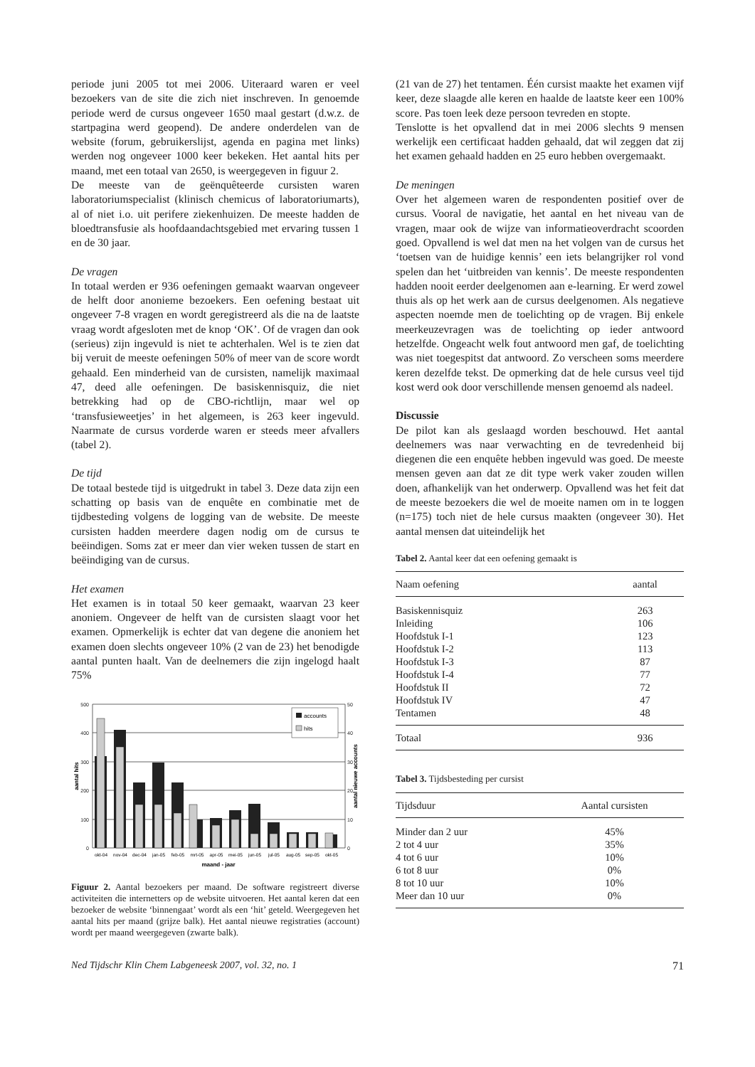periode juni 2005 tot mei 2006. Uiteraard waren er veel bezoekers van de site die zich niet inschreven. In genoemde periode werd de cursus ongeveer 1650 maal gestart (d.w.z. de startpagina werd geopend). De andere onderdelen van de website (forum, gebruikerslijst, agenda en pagina met links) werden nog ongeveer 1000 keer bekeken. Het aantal hits per maand, met een totaal van 2650, is weergegeven in figuur 2.
De meeste van de geënquêteerde cursisten waren laboratoriumspecialist (klinisch chemicus of laboratoriumarts), al of niet i.o. uit perifere ziekenhuizen. De meeste hadden de bloedtransfusie als hoofdaandachtsgebied met ervaring tussen 1 en de 30 jaar.
De vragen
In totaal werden er 936 oefeningen gemaakt waarvan ongeveer de helft door anonieme bezoekers. Een oefening bestaat uit ongeveer 7-8 vragen en wordt geregistreerd als die na de laatste vraag wordt afgesloten met de knop ‘OK’. Of de vragen dan ook (serieus) zijn ingevuld is niet te achterhalen. Wel is te zien dat bij veruit de meeste oefeningen 50% of meer van de score wordt gehaald. Een minderheid van de cursisten, namelijk maximaal 47, deed alle oefeningen. De basiskennisquiz, die niet betrekking had op de CBO-richtlijn, maar wel op ‘transfusieweetjes’ in het algemeen, is 263 keer ingevuld. Naarmate de cursus vorderde waren er steeds meer afvallers (tabel 2).
De tijd
De totaal bestede tijd is uitgedrukt in tabel 3. Deze data zijn een schatting op basis van de enquête en combinatie met de tijdbesteding volgens de logging van de website. De meeste cursisten hadden meerdere dagen nodig om de cursus te beëindigen. Soms zat er meer dan vier weken tussen de start en beëindiging van de cursus.
Het examen
Het examen is in totaal 50 keer gemaakt, waarvan 23 keer anoniem. Ongeveer de helft van de cursisten slaagt voor het examen. Opmerkelijk is echter dat van degene die anoniem het examen doen slechts ongeveer 10% (2 van de 23) het benodigde aantal punten haalt. Van de deelnemers die zijn ingelogd haalt 75%
500
400
300
200
100
0
50
40
30
20
10
0
accounts
hits
okt-04
nov-04
dec-04
jan-05
feb-05
mrt-05
apr-05
mei-05
jun-05
jul-05
aug-05
sep-05
okt-05
maand - jaar
aantal hits
aantal nieuwe accounts
Figuur 2. Aantal bezoekers per maand. De software registreert diverse activiteiten die internetters op de website uitvoeren. Het aantal keren dat een bezoeker de website ‘binnengaat’ wordt als een ‘hit’ geteld. Weergegeven het aantal hits per maand (grijze balk). Het aantal nieuwe registraties (account) wordt per maand weergegeven (zwarte balk).
(21 van de 27) het tentamen. Één cursist maakte het examen vijf keer, deze slaagde alle keren en haalde de laatste keer een 100% score. Pas toen leek deze persoon tevreden en stopte.
Tenslotte is het opvallend dat in mei 2006 slechts 9 mensen werkelijk een certificaat hadden gehaald, dat wil zeggen dat zij het examen gehaald hadden en 25 euro hebben overgemaakt.
De meningen
Over het algemeen waren de respondenten positief over de cursus. Vooral de navigatie, het aantal en het niveau van de vragen, maar ook de wijze van informatieoverdracht scoorden goed. Opvallend is wel dat men na het volgen van de cursus het ‘toetsen van de huidige kennis’ een iets belangrijker rol vond spelen dan het ‘uitbreiden van kennis’. De meeste respondenten hadden nooit eerder deelgenomen aan e-learning. Er werd zowel thuis als op het werk aan de cursus deelgenomen. Als negatieve aspecten noemde men de toelichting op de vragen. Bij enkele meerkeuzevragen was de toelichting op ieder antwoord hetzelfde. Ongeacht welk fout antwoord men gaf, de toelichting was niet toegespitst dat antwoord. Zo verscheen soms meerdere keren dezelfde tekst. De opmerking dat de hele cursus veel tijd kost werd ook door verschillende mensen genoemd als nadeel.
Discussie
De pilot kan als geslaagd worden beschouwd. Het aantal deelnemers was naar verwachting en de tevredenheid bij diegenen die een enquête hebben ingevuld was goed. De meeste mensen geven aan dat ze dit type werk vaker zouden willen doen, afhankelijk van het onderwerp. Opvallend was het feit dat de meeste bezoekers die wel de moeite namen om in te loggen (n=175) toch niet de hele cursus maakten (ongeveer 30). Het aantal mensen dat uiteindelijk het
Tabel 2. Aantal keer dat een oefening gemaakt is
| Naam oefening | aantal |
| --- | --- |
| Basiskennisquiz | 263 |
| Inleiding | 106 |
| Hoofdstuk I-1 | 123 |
| Hoofdstuk I-2 | 113 |
| Hoofdstuk I-3 | 87 |
| Hoofdstuk I-4 | 77 |
| Hoofdstuk II | 72 |
| Hoofdstuk IV | 47 |
| Tentamen | 48 |
| Totaal | 936 |
Tabel 3. Tijdsbesteding per cursist
| Tijdsduur | Aantal cursisten |
| --- | --- |
| Minder dan 2 uur | 45% |
| 2 tot 4 uur | 35% |
| 4 tot 6 uur | 10% |
| 6 tot 8 uur | 0% |
| 8 tot 10 uur | 10% |
| Meer dan 10 uur | 0% |
Ned Tijdschr Klin Chem Labgeneesk 2007, vol. 32, no. 1 71